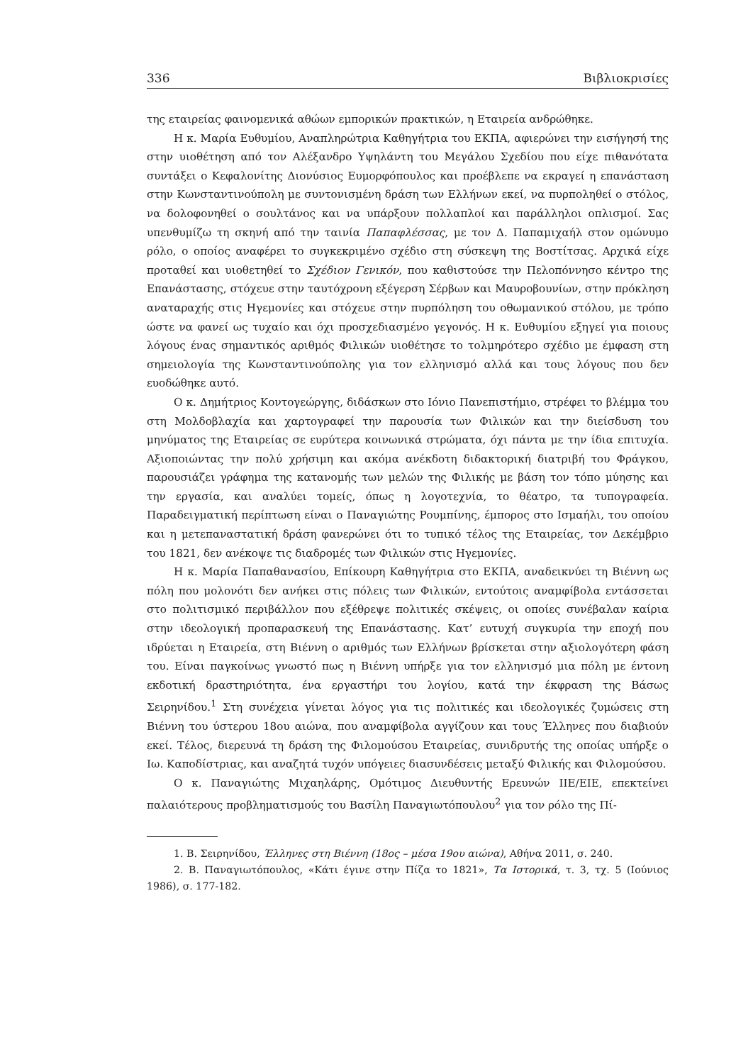336 Βιβλιοκρισίες
της εταιρείας φαινομενικά αθώων εμπορικών πρακτικών, η Εταιρεία ανδρώθηκε.
Η κ. Μαρία Ευθυμίου, Αναπληρώτρια Καθηγήτρια του ΕΚΠΑ, αφιερώνει την εισήγησή της στην υιοθέτηση από τον Αλέξανδρο Υψηλάντη του Μεγάλου Σχεδίου που είχε πιθανότατα συντάξει ο Κεφαλονίτης Διονύσιος Ευμορφόπουλος και προέβλεπε να εκραγεί η επανάσταση στην Κωνσταντινούπολη με συντονισμένη δράση των Ελλήνων εκεί, να πυρποληθεί ο στόλος, να δολοφονηθεί ο σουλτάνος και να υπάρξουν πολλαπλοί και παράλληλοι οπλισμοί. Σας υπενθυμίζω τη σκηνή από την ταινία Παπαφλέσσας, με τον Δ. Παπαμιχαήλ στον ομώνυμο ρόλο, ο οποίος αναφέρει το συγκεκριμένο σχέδιο στη σύσκεψη της Βοστίτσας. Αρχικά είχε προταθεί και υιοθετηθεί το Σχέδιον Γενικόν, που καθιστούσε την Πελοπόννησο κέντρο της Επανάστασης, στόχευε στην ταυτόχρονη εξέγερση Σέρβων και Μαυροβουνίων, στην πρόκληση αναταραχής στις Ηγεμονίες και στόχευε στην πυρπόληση του οθωμανικού στόλου, με τρόπο ώστε να φανεί ως τυχαίο και όχι προσχεδιασμένο γεγονός. Η κ. Ευθυμίου εξηγεί για ποιους λόγους ένας σημαντικός αριθμός Φιλικών υιοθέτησε το τολμηρότερο σχέδιο με έμφαση στη σημειολογία της Κωνσταντινούπολης για τον ελληνισμό αλλά και τους λόγους που δεν ευοδώθηκε αυτό.
Ο κ. Δημήτριος Κοντογεώργης, διδάσκων στο Ιόνιο Πανεπιστήμιο, στρέφει το βλέμμα του στη Μολδοβλαχία και χαρτογραφεί την παρουσία των Φιλικών και την διείσδυση του μηνύματος της Εταιρείας σε ευρύτερα κοινωνικά στρώματα, όχι πάντα με την ίδια επιτυχία. Αξιοποιώντας την πολύ χρήσιμη και ακόμα ανέκδοτη διδακτορική διατριβή του Φράγκου, παρουσιάζει γράφημα της κατανομής των μελών της Φιλικής με βάση τον τόπο μύησης και την εργασία, και αναλύει τομείς, όπως η λογοτεχνία, το θέατρο, τα τυπογραφεία. Παραδειγματική περίπτωση είναι ο Παναγιώτης Ρουμπίνης, έμπορος στο Ισμαήλι, του οποίου και η μετεπαναστατική δράση φανερώνει ότι το τυπικό τέλος της Εταιρείας, τον Δεκέμβριο του 1821, δεν ανέκοψε τις διαδρομές των Φιλικών στις Ηγεμονίες.
Η κ. Μαρία Παπαθανασίου, Επίκουρη Καθηγήτρια στο ΕΚΠΑ, αναδεικνύει τη Βιέννη ως πόλη που μολονότι δεν ανήκει στις πόλεις των Φιλικών, εντούτοις αναμφίβολα εντάσσεται στο πολιτισμικό περιβάλλον που εξέθρεψε πολιτικές σκέψεις, οι οποίες συνέβαλαν καίρια στην ιδεολογική προπαρασκευή της Επανάστασης. Κατ’ ευτυχή συγκυρία την εποχή που ιδρύεται η Εταιρεία, στη Βιέννη ο αριθμός των Ελλήνων βρίσκεται στην αξιολογότερη φάση του. Είναι παγκοίνως γνωστό πως η Βιέννη υπήρξε για τον ελληνισμό μια πόλη με έντονη εκδοτική δραστηριότητα, ένα εργαστήρι του λογίου, κατά την έκφραση της Βάσως Σειρηνίδου.<sup>1</sup> Στη συνέχεια γίνεται λόγος για τις πολιτικές και ιδεολογικές ζυμώσεις στη Βιέννη του ύστερου 18ου αιώνα, που αναμφίβολα αγγίζουν και τους Έλληνες που διαβιούν εκεί. Τέλος, διερευνά τη δράση της Φιλομούσου Εταιρείας, συνιδρυτής της οποίας υπήρξε ο Ιω. Καποδίστριας, και αναζητά τυχόν υπόγειες διασυνδέσεις μεταξύ Φιλικής και Φιλομούσου.
Ο κ. Παναγιώτης Μιχαηλάρης, Ομότιμος Διευθυντής Ερευνών ΙΙΕ/ΕΙΕ, επεκτείνει παλαιότερους προβληματισμούς του Βασίλη Παναγιωτόπουλου<sup>2</sup> για τον ρόλο της Πί-
1. Β. Σειρηνίδου, Έλληνες στη Βιέννη (18ος – μέσα 19ου αιώνα), Αθήνα 2011, σ. 240.
2. Β. Παναγιωτόπουλος, «Κάτι έγινε στην Πίζα το 1821», Τα Ιστορικά, τ. 3, τχ. 5 (Ιούνιος 1986), σ. 177-182.